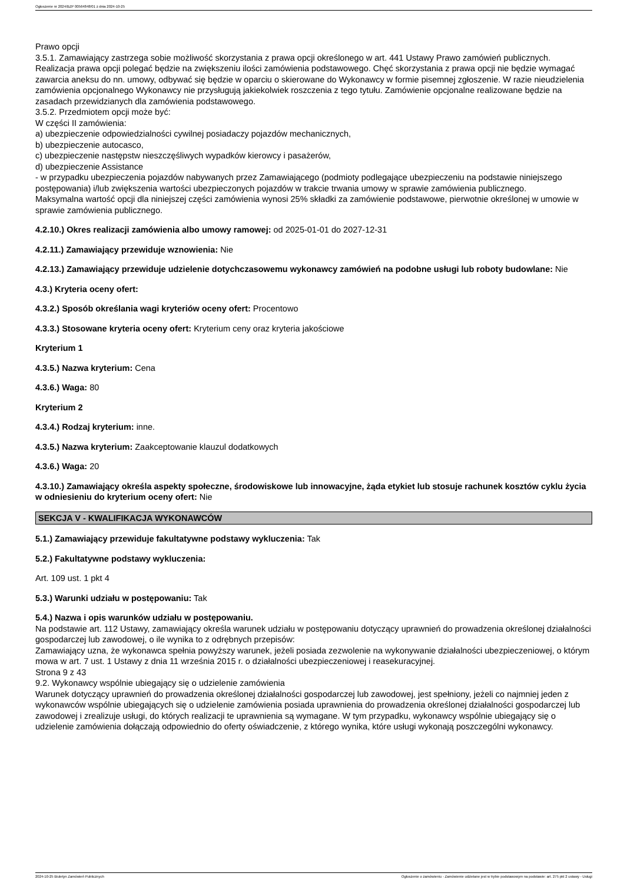Ogłoszenie nr 2024/BZP 00564848/01 z dnia 2024-10-25
Prawo opcji
3.5.1. Zamawiający zastrzega sobie możliwość skorzystania z prawa opcji określonego w art. 441 Ustawy Prawo zamówień publicznych. Realizacja prawa opcji polegać będzie na zwiększeniu ilości zamówienia podstawowego. Chęć skorzystania z prawa opcji nie będzie wymagać zawarcia aneksu do nn. umowy, odbywać się będzie w oparciu o skierowane do Wykonawcy w formie pisemnej zgłoszenie. W razie nieudzielenia zamówienia opcjonalnego Wykonawcy nie przysługują jakiekolwiek roszczenia z tego tytułu. Zamówienie opcjonalne realizowane będzie na zasadach przewidzianych dla zamówienia podstawowego.
3.5.2. Przedmiotem opcji może być:
W części II zamówienia:
a) ubezpieczenie odpowiedzialności cywilnej posiadaczy pojazdów mechanicznych,
b) ubezpieczenie autocasco,
c) ubezpieczenie następstw nieszczęśliwych wypadków kierowcy i pasażerów,
d) ubezpieczenie Assistance
- w przypadku ubezpieczenia pojazdów nabywanych przez Zamawiającego (podmioty podlegające ubezpieczeniu na podstawie niniejszego postępowania) i/lub zwiększenia wartości ubezpieczonych pojazdów w trakcie trwania umowy w sprawie zamówienia publicznego.
Maksymalna wartość opcji dla niniejszej części zamówienia wynosi 25% składki za zamówienie podstawowe, pierwotnie określonej w umowie w sprawie zamówienia publicznego.
4.2.10.) Okres realizacji zamówienia albo umowy ramowej: od 2025-01-01 do 2027-12-31
4.2.11.) Zamawiający przewiduje wznowienia: Nie
4.2.13.) Zamawiający przewiduje udzielenie dotychczasowemu wykonawcy zamówień na podobne usługi lub roboty budowlane: Nie
4.3.) Kryteria oceny ofert:
4.3.2.) Sposób określania wagi kryteriów oceny ofert: Procentowo
4.3.3.) Stosowane kryteria oceny ofert: Kryterium ceny oraz kryteria jakościowe
Kryterium 1
4.3.5.) Nazwa kryterium: Cena
4.3.6.) Waga: 80
Kryterium 2
4.3.4.) Rodzaj kryterium: inne.
4.3.5.) Nazwa kryterium: Zaakceptowanie klauzul dodatkowych
4.3.6.) Waga: 20
4.3.10.) Zamawiający określa aspekty społeczne, środowiskowe lub innowacyjne, żąda etykiet lub stosuje rachunek kosztów cyklu życia w odniesieniu do kryterium oceny ofert: Nie
SEKCJA V - KWALIFIKACJA WYKONAWCÓW
5.1.) Zamawiający przewiduje fakultatywne podstawy wykluczenia: Tak
5.2.) Fakultatywne podstawy wykluczenia:
Art. 109 ust. 1 pkt 4
5.3.) Warunki udziału w postępowaniu: Tak
5.4.) Nazwa i opis warunków udziału w postępowaniu.
Na podstawie art. 112 Ustawy, zamawiający określa warunek udziału w postępowaniu dotyczący uprawnień do prowadzenia określonej działalności gospodarczej lub zawodowej, o ile wynika to z odrębnych przepisów:
Zamawiający uzna, że wykonawca spełnia powyższy warunek, jeżeli posiada zezwolenie na wykonywanie działalności ubezpieczeniowej, o którym mowa w art. 7 ust. 1 Ustawy z dnia 11 września 2015 r. o działalności ubezpieczeniowej i reasekuracyjnej.
Strona 9 z 43
9.2. Wykonawcy wspólnie ubiegający się o udzielenie zamówienia
Warunek dotyczący uprawnień do prowadzenia określonej działalności gospodarczej lub zawodowej, jest spełniony, jeżeli co najmniej jeden z wykonawców wspólnie ubiegających się o udzielenie zamówienia posiada uprawnienia do prowadzenia określonej działalności gospodarczej lub zawodowej i zrealizuje usługi, do których realizacji te uprawnienia są wymagane. W tym przypadku, wykonawcy wspólnie ubiegający się o udzielenie zamówienia dołączają odpowiednio do oferty oświadczenie, z którego wynika, które usługi wykonają poszczególni wykonawcy.
2024-10-25 Biuletyn Zamówień Publicznych Ogłoszenie o zamówieniu - Zamówienie udzielane jest w trybie podstawowym na podstawie: art. 275 pkt 2 ustawy - Usługi